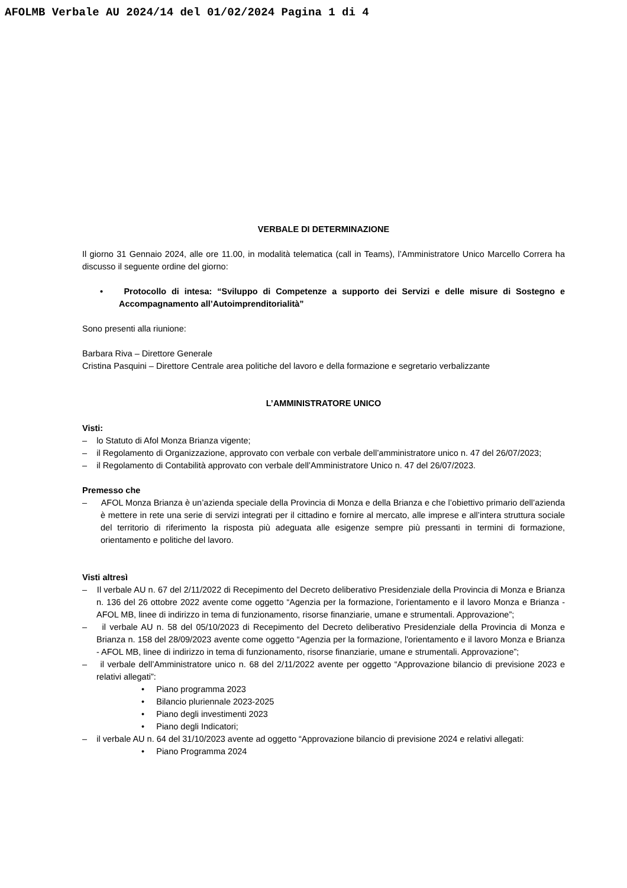AFOLMB Verbale AU 2024/14 del 01/02/2024 Pagina 1 di 4
VERBALE DI DETERMINAZIONE
Il giorno 31 Gennaio 2024, alle ore 11.00, in modalità telematica (call in Teams), l’Amministratore Unico Marcello Correra ha discusso il seguente ordine del giorno:
• Protocollo di intesa: “Sviluppo di Competenze a supporto dei Servizi e delle misure di Sostegno e Accompagnamento all’Autoimprenditorialità”
Sono presenti alla riunione:
Barbara Riva – Direttore Generale
Cristina Pasquini – Direttore Centrale area politiche del lavoro e della formazione e segretario verbalizzante
L’AMMINISTRATORE UNICO
Visti:
– lo Statuto di Afol Monza Brianza vigente;
– il Regolamento di Organizzazione, approvato con verbale con verbale dell’amministratore unico n. 47 del 26/07/2023;
– il Regolamento di Contabilità approvato con verbale dell’Amministratore Unico n. 47 del 26/07/2023.
Premesso che
– AFOL Monza Brianza è un’azienda speciale della Provincia di Monza e della Brianza e che l’obiettivo primario dell’azienda è mettere in rete una serie di servizi integrati per il cittadino e fornire al mercato, alle imprese e all’intera struttura sociale del territorio di riferimento la risposta più adeguata alle esigenze sempre più pressanti in termini di formazione, orientamento e politiche del lavoro.
Visti altresì
– Il verbale AU n. 67 del 2/11/2022 di Recepimento del Decreto deliberativo Presidenziale della Provincia di Monza e Brianza n. 136 del 26 ottobre 2022 avente come oggetto “Agenzia per la formazione, l'orientamento e il lavoro Monza e Brianza - AFOL MB, linee di indirizzo in tema di funzionamento, risorse finanziarie, umane e strumentali. Approvazione”;
– il verbale AU n. 58 del 05/10/2023 di Recepimento del Decreto deliberativo Presidenziale della Provincia di Monza e Brianza n. 158 del 28/09/2023 avente come oggetto “Agenzia per la formazione, l'orientamento e il lavoro Monza e Brianza - AFOL MB, linee di indirizzo in tema di funzionamento, risorse finanziarie, umane e strumentali. Approvazione”;
– il verbale dell’Amministratore unico n. 68 del 2/11/2022 avente per oggetto “Approvazione bilancio di previsione 2023 e relativi allegati”:
• Piano programma 2023
• Bilancio pluriennale 2023-2025
• Piano degli investimenti 2023
• Piano degli Indicatori;
– il verbale AU n. 64 del 31/10/2023 avente ad oggetto “Approvazione bilancio di previsione 2024 e relativi allegati:
• Piano Programma 2024